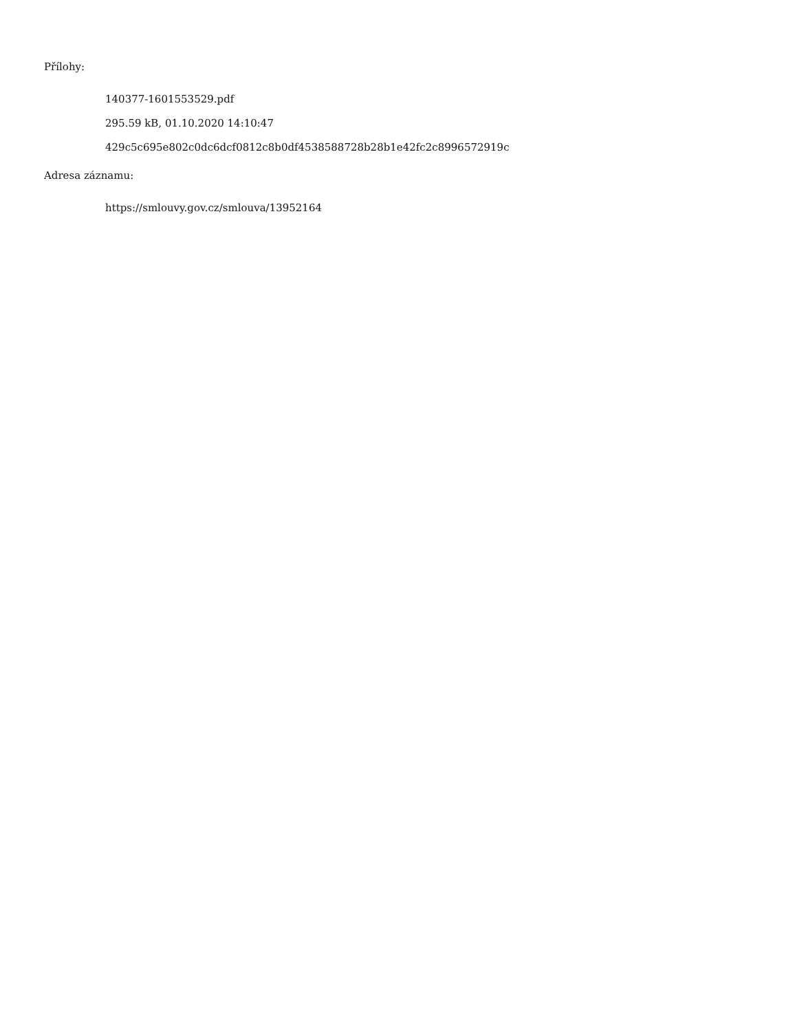Přílohy:
140377-1601553529.pdf
295.59 kB, 01.10.2020 14:10:47
429c5c695e802c0dc6dcf0812c8b0df4538588728b28b1e42fc2c8996572919c
Adresa záznamu:
https://smlouvy.gov.cz/smlouva/13952164